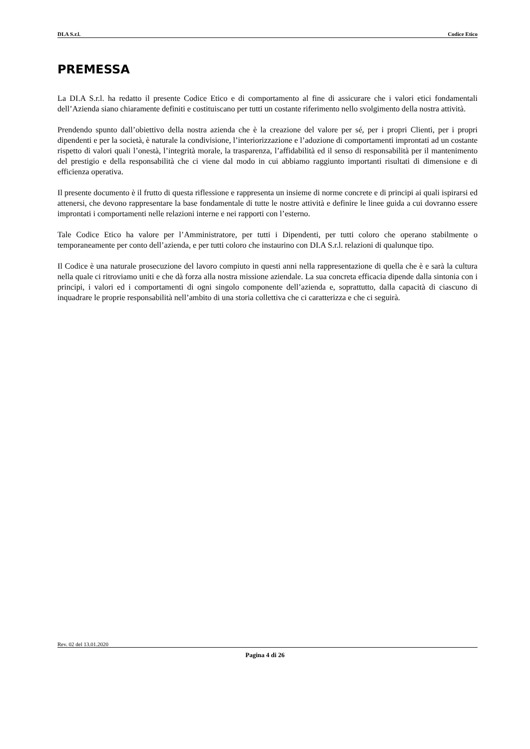DI.A S.r.l. Codice Etico
PREMESSA
La DI.A S.r.l. ha redatto il presente Codice Etico e di comportamento al fine di assicurare che i valori etici fondamentali dell’Azienda siano chiaramente definiti e costituiscano per tutti un costante riferimento nello svolgimento della nostra attività.
Prendendo spunto dall’obiettivo della nostra azienda che è la creazione del valore per sé, per i propri Clienti, per i propri dipendenti e per la società, è naturale la condivisione, l’interiorizzazione e l’adozione di comportamenti improntati ad un costante rispetto di valori quali l’onestà, l’integrità morale, la trasparenza, l’affidabilità ed il senso di responsabilità per il mantenimento del prestigio e della responsabilità che ci viene dal modo in cui abbiamo raggiunto importanti risultati di dimensione e di efficienza operativa.
Il presente documento è il frutto di questa riflessione e rappresenta un insieme di norme concrete e di principi ai quali ispirarsi ed attenersi, che devono rappresentare la base fondamentale di tutte le nostre attività e definire le linee guida a cui dovranno essere improntati i comportamenti nelle relazioni interne e nei rapporti con l’esterno.
Tale Codice Etico ha valore per l’Amministratore, per tutti i Dipendenti, per tutti coloro che operano stabilmente o temporaneamente per conto dell’azienda, e per tutti coloro che instaurino con DI.A S.r.l. relazioni di qualunque tipo.
Il Codice è una naturale prosecuzione del lavoro compiuto in questi anni nella rappresentazione di quella che è e sarà la cultura nella quale ci ritroviamo uniti e che dà forza alla nostra missione aziendale. La sua concreta efficacia dipende dalla sintonia con i principi, i valori ed i comportamenti di ogni singolo componente dell’azienda e, soprattutto, dalla capacità di ciascuno di inquadrare le proprie responsabilità nell’ambito di una storia collettiva che ci caratterizza e che ci seguirà.
Rev. 02 del 13.01.2020
Pagina 4 di 26